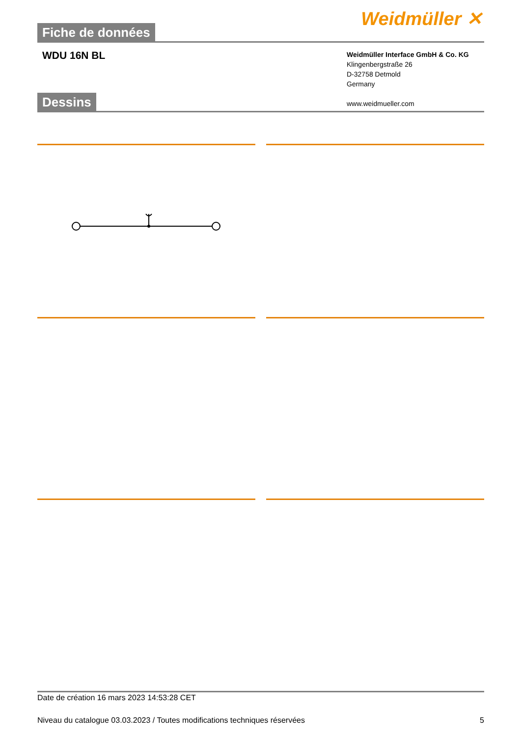Fiche de données
Weidmüller ✕
WDU 16N BL
Weidmüller Interface GmbH & Co. KG
Klingenbergstraße 26
D-32758 Detmold
Germany
www.weidmueller.com
Dessins
Date de création 16 mars 2023 14:53:28 CET
Niveau du catalogue 03.03.2023 / Toutes modifications techniques réservées 5